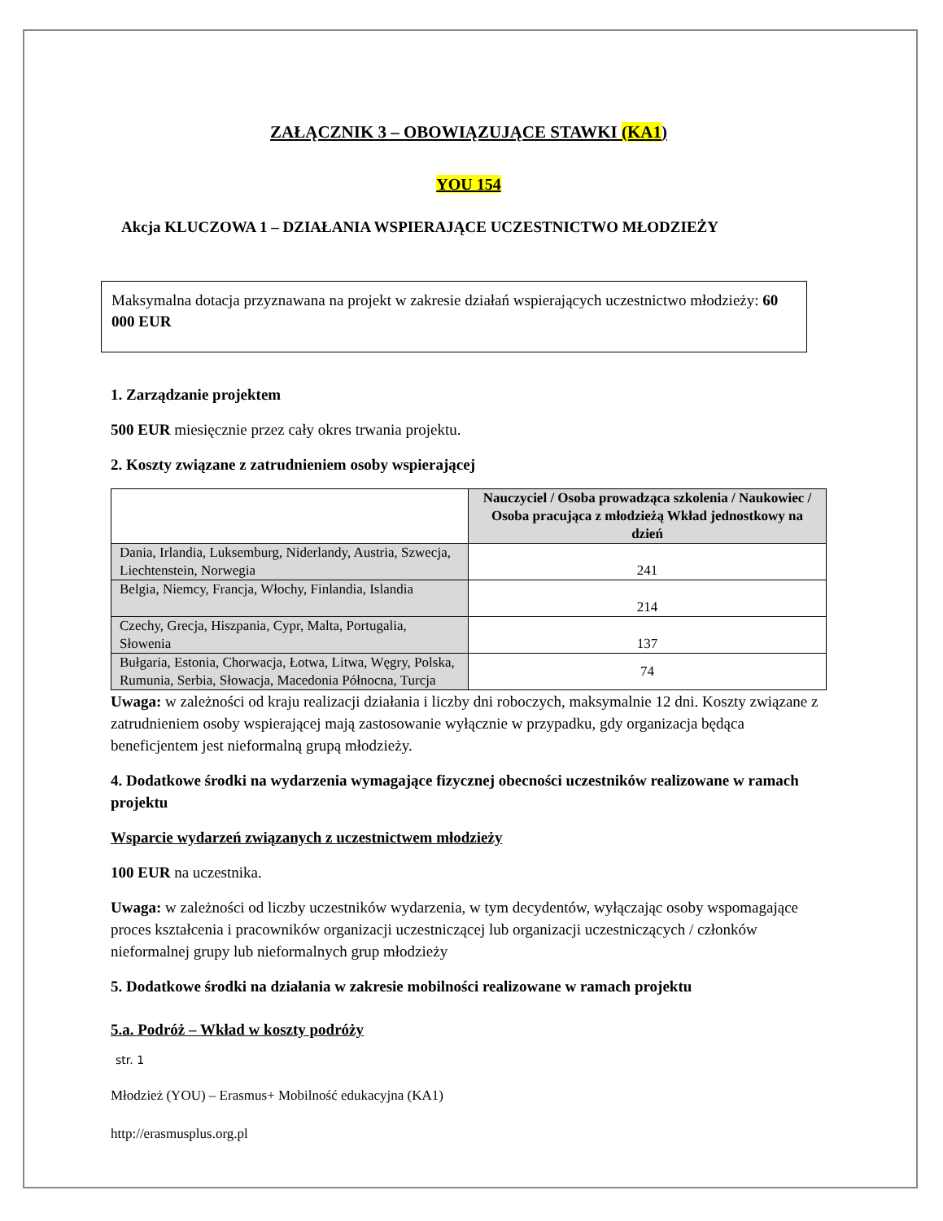ZAŁĄCZNIK 3 – OBOWIĄZUJĄCE STAWKI (KA1)
YOU 154
Akcja KLUCZOWA 1 – DZIAŁANIA WSPIERAJĄCE UCZESTNICTWO MŁODZIEŻY
Maksymalna dotacja przyznawana na projekt w zakresie działań wspierających uczestnictwo młodzieży: 60 000 EUR
1. Zarządzanie projektem
500 EUR miesięcznie przez cały okres trwania projektu.
2. Koszty związane z zatrudnieniem osoby wspierającej
| | Nauczyciel / Osoba prowadząca szkolenia / Naukowiec / Osoba pracująca z młodzieżą Wkład jednostkowy na dzień |
| Dania, Irlandia, Luksemburg, Niderlandy, Austria, Szwecja, Liechtenstein, Norwegia | 241 |
| Belgia, Niemcy, Francja, Włochy, Finlandia, Islandia | 214 |
| Czechy, Grecja, Hiszpania, Cypr, Malta, Portugalia, Słowenia | 137 |
| Bułgaria, Estonia, Chorwacja, Łotwa, Litwa, Węgry, Polska, Rumunia, Serbia, Słowacja, Macedonia Północna, Turcja | 74 |
Uwaga: w zależności od kraju realizacji działania i liczby dni roboczych, maksymalnie 12 dni. Koszty związane z zatrudnieniem osoby wspierającej mają zastosowanie wyłącznie w przypadku, gdy organizacja będąca beneficjentem jest nieformalną grupą młodzieży.
4. Dodatkowe środki na wydarzenia wymagające fizycznej obecności uczestników realizowane w ramach projektu
Wsparcie wydarzeń związanych z uczestnictwem młodzieży
100 EUR na uczestnika.
Uwaga: w zależności od liczby uczestników wydarzenia, w tym decydentów, wyłączając osoby wspomagające proces kształcenia i pracowników organizacji uczestniczącej lub organizacji uczestniczących / członków nieformalnej grupy lub nieformalnych grup młodzieży
5. Dodatkowe środki na działania w zakresie mobilności realizowane w ramach projektu
5.a. Podróż – Wkład w koszty podróży
str. 1
Młodzież (YOU) – Erasmus+ Mobilność edukacyjna (KA1)
http://erasmusplus.org.pl